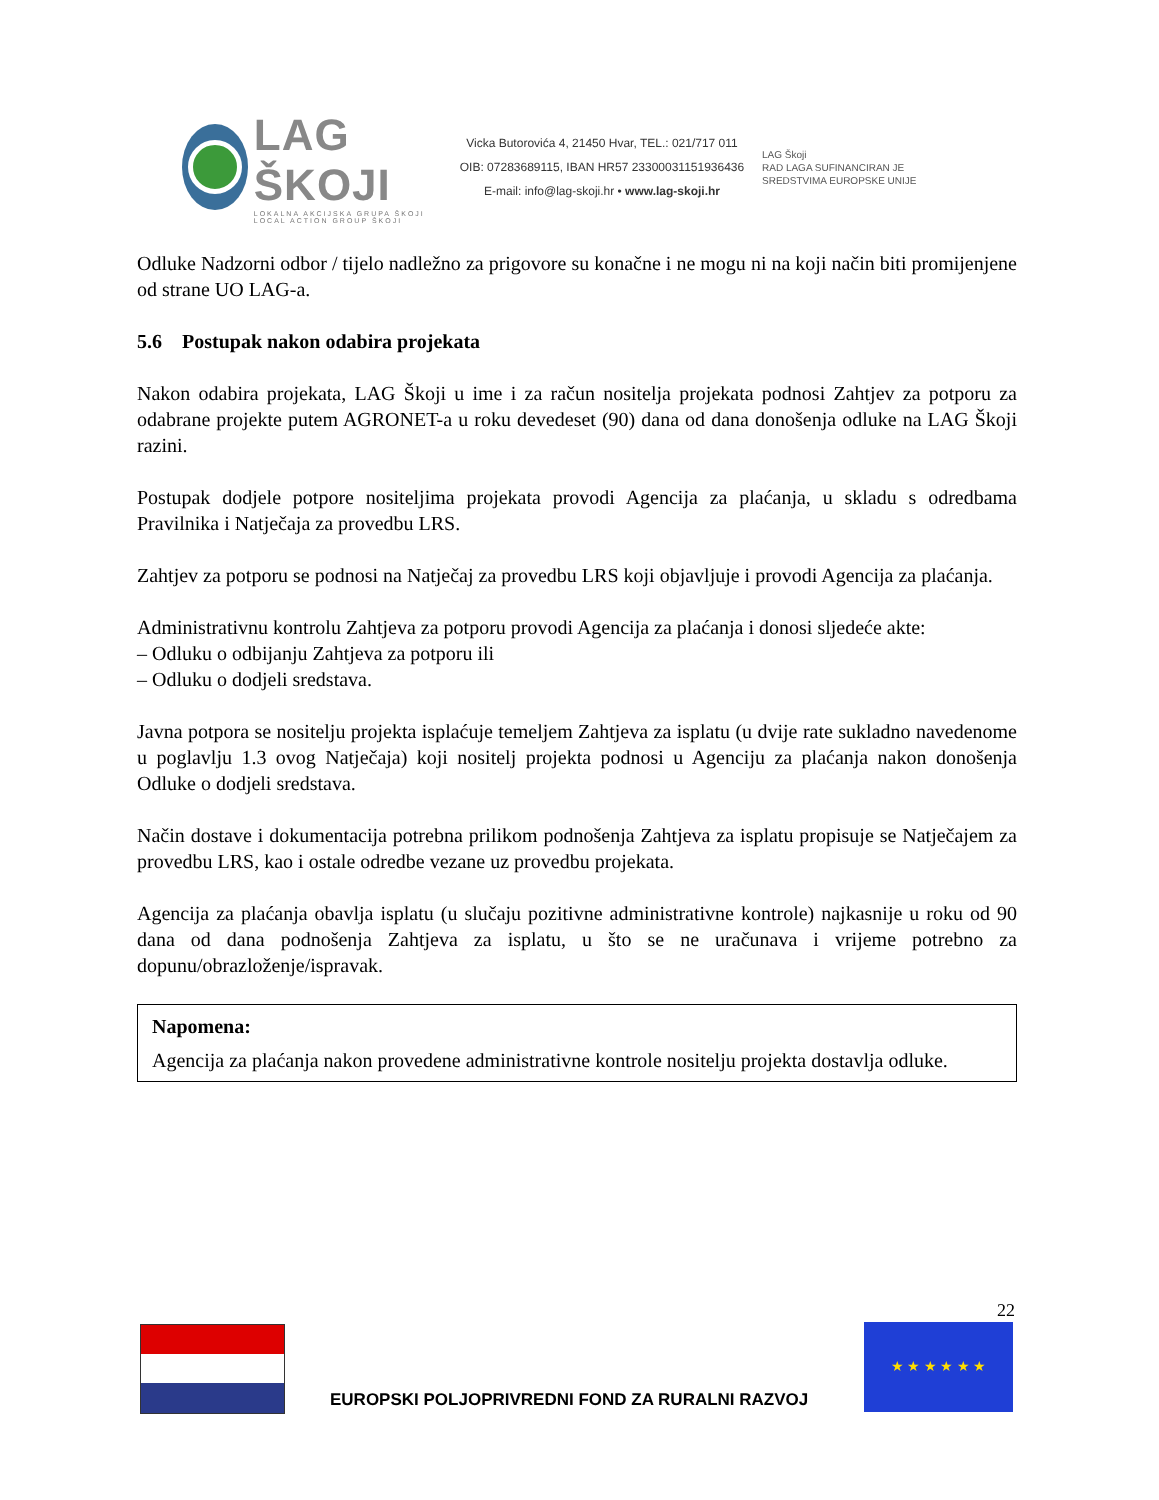LAG ŠKOJI
LOKALNA AKCIJSKA GRUPA ŠKOJI
LOCAL ACTION GROUP ŠKOJI
Vicka Butorovića 4, 21450 Hvar, TEL.: 021/717 011
OIB: 07283689115, IBAN HR57 2330003115193643​6
E-mail: info@lag-skoji.hr • www.lag-skoji.hr
LAG Škoji
RAD LAGA SUFINANCIRAN JE SREDSTVIMA EUROPSKE UNIJE
Odluke Nadzorni odbor / tijelo nadležno za prigovore su konačne i ne mogu ni na koji način biti promijenjene od strane UO LAG-a.
5.6 Postupak nakon odabira projekata
Nakon odabira projekata, LAG Škoji u ime i za račun nositelja projekata podnosi Zahtjev za potporu za odabrane projekte putem AGRONET-a u roku devedeset (90) dana od dana donošenja odluke na LAG Škoji razini.
Postupak dodjele potpore nositeljima projekata provodi Agencija za plaćanja, u skladu s odredbama Pravilnika i Natječaja za provedbu LRS.
Zahtjev za potporu se podnosi na Natječaj za provedbu LRS koji objavljuje i provodi Agencija za plaćanja.
Administrativnu kontrolu Zahtjeva za potporu provodi Agencija za plaćanja i donosi sljedeće akte:
– Odluku o odbijanju Zahtjeva za potporu ili
– Odluku o dodjeli sredstava.
Javna potpora se nositelju projekta isplaćuje temeljem Zahtjeva za isplatu (u dvije rate sukladno navedenome u poglavlju 1.3 ovog Natječaja) koji nositelj projekta podnosi u Agenciju za plaćanja nakon donošenja Odluke o dodjeli sredstava.
Način dostave i dokumentacija potrebna prilikom podnošenja Zahtjeva za isplatu propisuje se Natječajem za provedbu LRS, kao i ostale odredbe vezane uz provedbu projekata.
Agencija za plaćanja obavlja isplatu (u slučaju pozitivne administrativne kontrole) najkasnije u roku od 90 dana od dana podnošenja Zahtjeva za isplatu, u što se ne uračunava i vrijeme potrebno za dopunu/obrazloženje/ispravak.
Napomena:
Agencija za plaćanja nakon provedene administrativne kontrole nositelju projekta dostavlja odluke.
22
EUROPSKI POLJOPRIVREDNI FOND ZA RURALNI RAZVOJ
★ ★ ★ ★ ★ ★